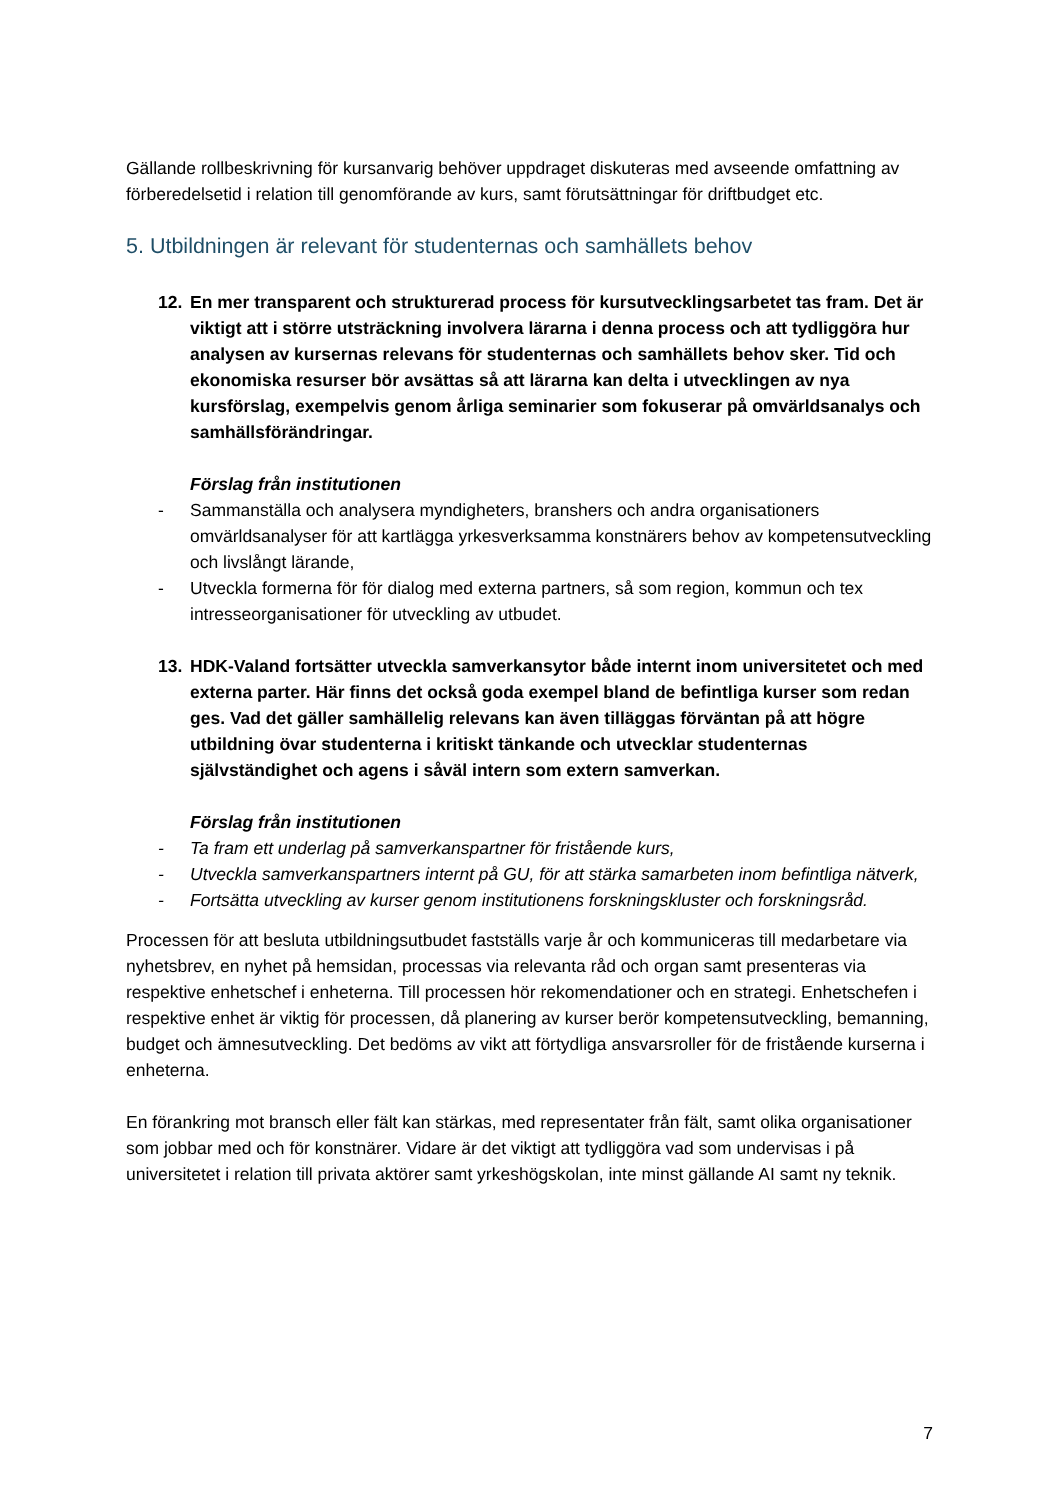Gällande rollbeskrivning för kursanvarig behöver uppdraget diskuteras med avseende omfattning av förberedelsetid i relation till genomförande av kurs, samt förutsättningar för driftbudget etc.
5. Utbildningen är relevant för studenternas och samhällets behov
12. En mer transparent och strukturerad process för kursutvecklingsarbetet tas fram. Det är viktigt att i större utsträckning involvera lärarna i denna process och att tydliggöra hur analysen av kursernas relevans för studenternas och samhällets behov sker. Tid och ekonomiska resurser bör avsättas så att lärarna kan delta i utvecklingen av nya kursförslag, exempelvis genom årliga seminarier som fokuserar på omvärldsanalys och samhällsförändringar.
Förslag från institutionen
- Sammanställa och analysera myndigheters, branshers och andra organisationers omvärldsanalyser för att kartlägga yrkesverksamma konstnärers behov av kompetensutveckling och livslångt lärande,
- Utveckla formerna för för dialog med externa partners, så som region, kommun och tex intresseorganisationer för utveckling av utbudet.
13. HDK-Valand fortsätter utveckla samverkansytor både internt inom universitetet och med externa parter. Här finns det också goda exempel bland de befintliga kurser som redan ges. Vad det gäller samhällelig relevans kan även tilläggas förväntan på att högre utbildning övar studenterna i kritiskt tänkande och utvecklar studenternas självständighet och agens i såväl intern som extern samverkan.
Förslag från institutionen
- Ta fram ett underlag på samverkanspartner för fristående kurs,
- Utveckla samverkanspartners internt på GU, för att stärka samarbeten inom befintliga nätverk,
- Fortsätta utveckling av kurser genom institutionens forskningskluster och forskningsråd.
Processen för att besluta utbildningsutbudet fastställs varje år och kommuniceras till medarbetare via nyhetsbrev, en nyhet på hemsidan, processas via relevanta råd och organ samt presenteras via respektive enhetschef i enheterna. Till processen hör rekomendationer och en strategi. Enhetschefen i respektive enhet är viktig för processen, då planering av kurser berör kompetensutveckling, bemanning, budget och ämnesutveckling. Det bedöms av vikt att förtydliga ansvarsroller för de fristående kurserna i enheterna.
En förankring mot bransch eller fält kan stärkas, med representater från fält, samt olika organisationer som jobbar med och för konstnärer. Vidare är det viktigt att tydliggöra vad som undervisas i på universitetet i relation till privata aktörer samt yrkeshögskolan, inte minst gällande AI samt ny teknik.
7